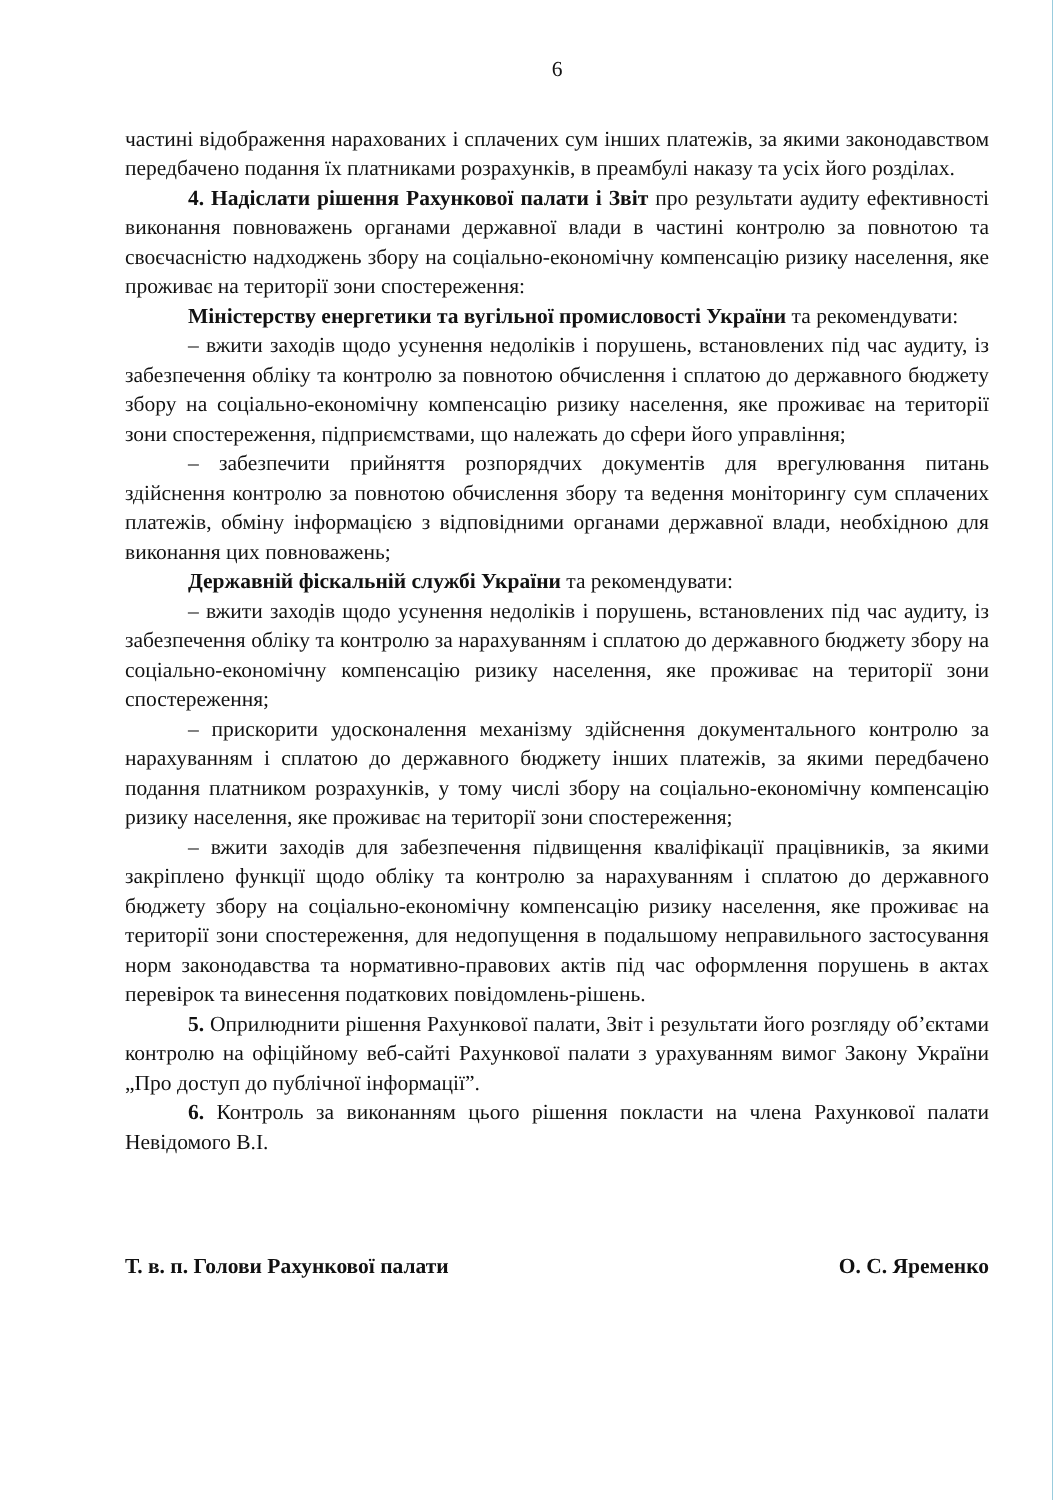6
частині відображення нарахованих і сплачених сум інших платежів, за якими законодавством передбачено подання їх платниками розрахунків, в преамбулі наказу та усіх його розділах.
4. Надіслати рішення Рахункової палати і Звіт про результати аудиту ефективності виконання повноважень органами державної влади в частині контролю за повнотою та своєчасністю надходжень збору на соціально-економічну компенсацію ризику населення, яке проживає на території зони спостереження:
Міністерству енергетики та вугільної промисловості України та рекомендувати:
– вжити заходів щодо усунення недоліків і порушень, встановлених під час аудиту, із забезпечення обліку та контролю за повнотою обчислення і сплатою до державного бюджету збору на соціально-економічну компенсацію ризику населення, яке проживає на території зони спостереження, підприємствами, що належать до сфери його управління;
– забезпечити прийняття розпорядчих документів для врегулювання питань здійснення контролю за повнотою обчислення збору та ведення моніторингу сум сплачених платежів, обміну інформацією з відповідними органами державної влади, необхідною для виконання цих повноважень;
Державній фіскальній службі України та рекомендувати:
– вжити заходів щодо усунення недоліків і порушень, встановлених під час аудиту, із забезпечення обліку та контролю за нарахуванням і сплатою до державного бюджету збору на соціально-економічну компенсацію ризику населення, яке проживає на території зони спостереження;
– прискорити удосконалення механізму здійснення документального контролю за нарахуванням і сплатою до державного бюджету інших платежів, за якими передбачено подання платником розрахунків, у тому числі збору на соціально-економічну компенсацію ризику населення, яке проживає на території зони спостереження;
– вжити заходів для забезпечення підвищення кваліфікації працівників, за якими закріплено функції щодо обліку та контролю за нарахуванням і сплатою до державного бюджету збору на соціально-економічну компенсацію ризику населення, яке проживає на території зони спостереження, для недопущення в подальшому неправильного застосування норм законодавства та нормативно-правових актів під час оформлення порушень в актах перевірок та винесення податкових повідомлень-рішень.
5. Оприлюднити рішення Рахункової палати, Звіт і результати його розгляду об’єктами контролю на офіційному веб-сайті Рахункової палати з урахуванням вимог Закону України „Про доступ до публічної інформації”.
6. Контроль за виконанням цього рішення покласти на члена Рахункової палати Невідомого В.І.
Т. в. п. Голови Рахункової палати О. С. Яременко